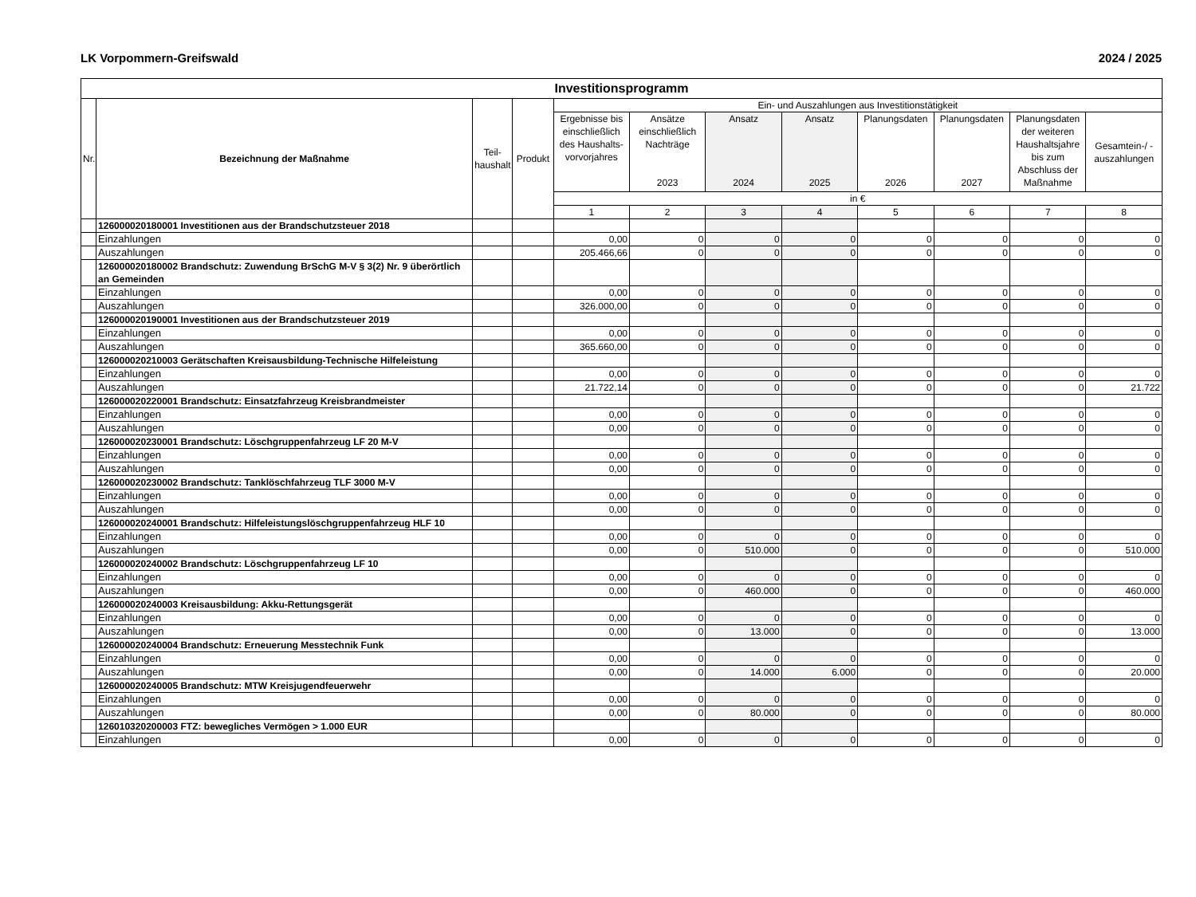LK Vorpommern-Greifswald 2024 / 2025
| Investitionsprogramm | | | | | | | | | | | |
| --- | --- | --- | --- | --- | --- | --- | --- | --- | --- | --- | --- |
| Nr. | Bezeichnung der Maßnahme | Teil- haushalt | Produkt | Ein- und Auszahlungen aus Investitionstätigkeit | | | | | | | |
| | | | | Ergebnisse bis einschließlich des Haushalts-vorvorjahres | Ansätze einschließlich Nachträge 2023 | Ansatz 2024 | Ansatz 2025 | Planungsdaten 2026 | Planungsdaten 2027 | Planungsdaten der weiteren Haushaltsjahre bis zum Abschluss der Maßnahme | Gesamtein-/ -auszahlungen |
| | | | | in € | | | | | | | |
| | | | | 1 | 2 | 3 | 4 | 5 | 6 | 7 | 8 |
| | 126000020180001 Investitionen aus der Brandschutzsteuer 2018 | | | | | | | | | | |
| | Einzahlungen | | | 0,00 | 0 | 0 | 0 | 0 | 0 | 0 | 0 |
| | Auszahlungen | | | 205.466,66 | 0 | 0 | 0 | 0 | 0 | 0 | 0 |
| | 126000020180002 Brandschutz: Zuwendung BrSchG M-V § 3(2) Nr. 9 überörtlich an Gemeinden | | | | | | | | | | |
| | Einzahlungen | | | 0,00 | 0 | 0 | 0 | 0 | 0 | 0 | 0 |
| | Auszahlungen | | | 326.000,00 | 0 | 0 | 0 | 0 | 0 | 0 | 0 |
| | 126000020190001 Investitionen aus der Brandschutzsteuer 2019 | | | | | | | | | | |
| | Einzahlungen | | | 0,00 | 0 | 0 | 0 | 0 | 0 | 0 | 0 |
| | Auszahlungen | | | 365.660,00 | 0 | 0 | 0 | 0 | 0 | 0 | 0 |
| | 126000020210003 Gerätschaften Kreisausbildung-Technische Hilfeleistung | | | | | | | | | | |
| | Einzahlungen | | | 0,00 | 0 | 0 | 0 | 0 | 0 | 0 | 0 |
| | Auszahlungen | | | 21.722,14 | 0 | 0 | 0 | 0 | 0 | 0 | 21.722 |
| | 126000020220001 Brandschutz: Einsatzfahrzeug Kreisbrandmeister | | | | | | | | | | |
| | Einzahlungen | | | 0,00 | 0 | 0 | 0 | 0 | 0 | 0 | 0 |
| | Auszahlungen | | | 0,00 | 0 | 0 | 0 | 0 | 0 | 0 | 0 |
| | 126000020230001 Brandschutz: Löschgruppenfahrzeug LF 20 M-V | | | | | | | | | | |
| | Einzahlungen | | | 0,00 | 0 | 0 | 0 | 0 | 0 | 0 | 0 |
| | Auszahlungen | | | 0,00 | 0 | 0 | 0 | 0 | 0 | 0 | 0 |
| | 126000020230002 Brandschutz: Tanklöschfahrzeug TLF 3000 M-V | | | | | | | | | | |
| | Einzahlungen | | | 0,00 | 0 | 0 | 0 | 0 | 0 | 0 | 0 |
| | Auszahlungen | | | 0,00 | 0 | 0 | 0 | 0 | 0 | 0 | 0 |
| | 126000020240001 Brandschutz: Hilfeleistungslöschgruppenfahrzeug HLF 10 | | | | | | | | | | |
| | Einzahlungen | | | 0,00 | 0 | 0 | 0 | 0 | 0 | 0 | 0 |
| | Auszahlungen | | | 0,00 | 0 | 510.000 | 0 | 0 | 0 | 0 | 510.000 |
| | 126000020240002 Brandschutz: Löschgruppenfahrzeug LF 10 | | | | | | | | | | |
| | Einzahlungen | | | 0,00 | 0 | 0 | 0 | 0 | 0 | 0 | 0 |
| | Auszahlungen | | | 0,00 | 0 | 460.000 | 0 | 0 | 0 | 0 | 460.000 |
| | 126000020240003 Kreisausbildung: Akku-Rettungsgerät | | | | | | | | | | |
| | Einzahlungen | | | 0,00 | 0 | 0 | 0 | 0 | 0 | 0 | 0 |
| | Auszahlungen | | | 0,00 | 0 | 13.000 | 0 | 0 | 0 | 0 | 13.000 |
| | 126000020240004 Brandschutz: Erneuerung Messtechnik Funk | | | | | | | | | | |
| | Einzahlungen | | | 0,00 | 0 | 0 | 0 | 0 | 0 | 0 | 0 |
| | Auszahlungen | | | 0,00 | 0 | 14.000 | 6.000 | 0 | 0 | 0 | 20.000 |
| | 126000020240005 Brandschutz: MTW Kreisjugendfeuerwehr | | | | | | | | | | |
| | Einzahlungen | | | 0,00 | 0 | 0 | 0 | 0 | 0 | 0 | 0 |
| | Auszahlungen | | | 0,00 | 0 | 80.000 | 0 | 0 | 0 | 0 | 80.000 |
| | 126010320200003 FTZ: bewegliches Vermögen > 1.000 EUR | | | | | | | | | | |
| | Einzahlungen | | | 0,00 | 0 | 0 | 0 | 0 | 0 | 0 | 0 |